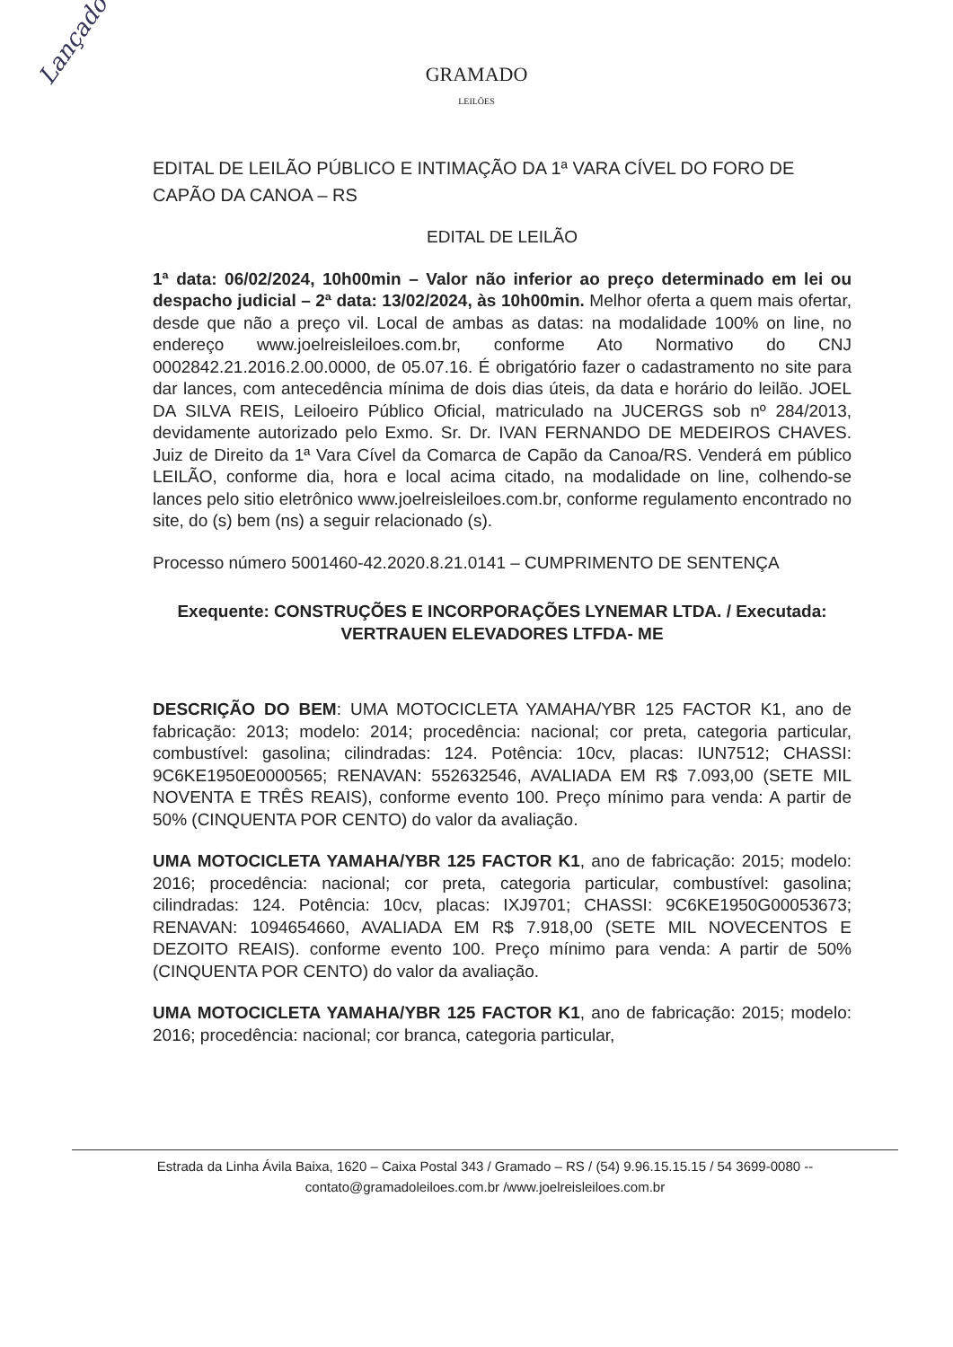Lançado
GRAMADO
LEILÕES
EDITAL DE LEILÃO PÚBLICO E INTIMAÇÃO DA 1ª VARA CÍVEL DO FORO DE CAPÃO DA CANOA – RS
EDITAL DE LEILÃO
1ª data: 06/02/2024, 10h00min – Valor não inferior ao preço determinado em lei ou despacho judicial – 2ª data: 13/02/2024, às 10h00min. Melhor oferta a quem mais ofertar, desde que não a preço vil. Local de ambas as datas: na modalidade 100% on line, no endereço www.joelreisleiloes.com.br, conforme Ato Normativo do CNJ 0002842.21.2016.2.00.0000, de 05.07.16. É obrigatório fazer o cadastramento no site para dar lances, com antecedência mínima de dois dias úteis, da data e horário do leilão. JOEL DA SILVA REIS, Leiloeiro Público Oficial, matriculado na JUCERGS sob nº 284/2013, devidamente autorizado pelo Exmo. Sr. Dr. IVAN FERNANDO DE MEDEIROS CHAVES. Juiz de Direito da 1ª Vara Cível da Comarca de Capão da Canoa/RS. Venderá em público LEILÃO, conforme dia, hora e local acima citado, na modalidade on line, colhendo-se lances pelo sitio eletrônico www.joelreisleiloes.com.br, conforme regulamento encontrado no site, do (s) bem (ns) a seguir relacionado (s).
Processo número 5001460-42.2020.8.21.0141 – CUMPRIMENTO DE SENTENÇA
Exequente: CONSTRUÇÕES E INCORPORAÇÕES LYNEMAR LTDA. / Executada: VERTRAUEN ELEVADORES LTFDA- ME
DESCRIÇÃO DO BEM: UMA MOTOCICLETA YAMAHA/YBR 125 FACTOR K1, ano de fabricação: 2013; modelo: 2014; procedência: nacional; cor preta, categoria particular, combustível: gasolina; cilindradas: 124. Potência: 10cv, placas: IUN7512; CHASSI: 9C6KE1950E0000565; RENAVAN: 552632546, AVALIADA EM R$ 7.093,00 (SETE MIL NOVENTA E TRÊS REAIS), conforme evento 100. Preço mínimo para venda: A partir de 50% (CINQUENTA POR CENTO) do valor da avaliação.
UMA MOTOCICLETA YAMAHA/YBR 125 FACTOR K1, ano de fabricação: 2015; modelo: 2016; procedência: nacional; cor preta, categoria particular, combustível: gasolina; cilindradas: 124. Potência: 10cv, placas: IXJ9701; CHASSI: 9C6KE1950G00053673; RENAVAN: 1094654660, AVALIADA EM R$ 7.918,00 (SETE MIL NOVECENTOS E DEZOITO REAIS). conforme evento 100. Preço mínimo para venda: A partir de 50% (CINQUENTA POR CENTO) do valor da avaliação.
UMA MOTOCICLETA YAMAHA/YBR 125 FACTOR K1, ano de fabricação: 2015; modelo: 2016; procedência: nacional; cor branca, categoria particular,
Estrada da Linha Ávila Baixa, 1620 – Caixa Postal 343 / Gramado – RS / (54) 9.96.15.15.15 / 54 3699-0080 --
contato@gramadoleiloes.com.br /www.joelreisleiloes.com.br